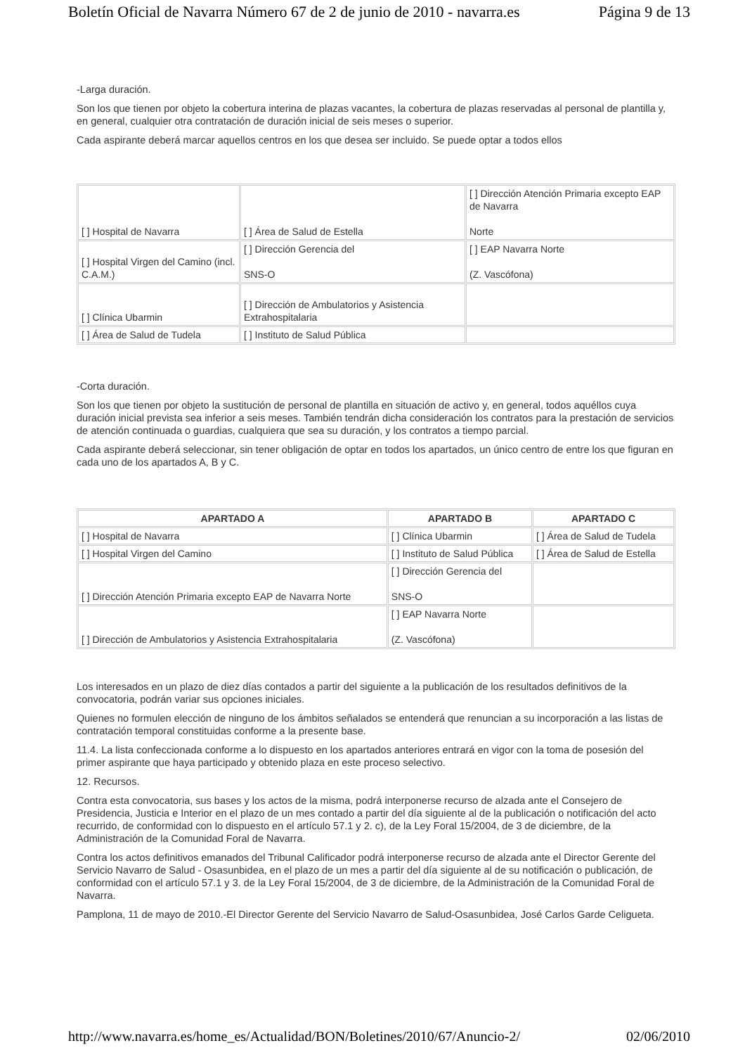Boletín Oficial de Navarra Número 67 de 2 de junio de 2010 - navarra.es Página 9 de 13
-Larga duración.
Son los que tienen por objeto la cobertura interina de plazas vacantes, la cobertura de plazas reservadas al personal de plantilla y, en general, cualquier otra contratación de duración inicial de seis meses o superior.
Cada aspirante deberá marcar aquellos centros en los que desea ser incluido. Se puede optar a todos ellos
| [ ] Hospital de Navarra | [ ] Área de Salud de Estella | [ ] Dirección Atención Primaria excepto EAP de Navarra Norte |
| [ ] Hospital Virgen del Camino (incl. C.A.M.) | [ ] Dirección Gerencia del SNS-O | [ ] EAP Navarra Norte (Z. Vascófona) |
| [ ] Clínica Ubarmin | [ ] Dirección de Ambulatorios y Asistencia Extrahospitalaria | |
| [ ] Área de Salud de Tudela | [ ] Instituto de Salud Pública | |
-Corta duración.
Son los que tienen por objeto la sustitución de personal de plantilla en situación de activo y, en general, todos aquéllos cuya duración inicial prevista sea inferior a seis meses. También tendrán dicha consideración los contratos para la prestación de servicios de atención continuada o guardias, cualquiera que sea su duración, y los contratos a tiempo parcial.
Cada aspirante deberá seleccionar, sin tener obligación de optar en todos los apartados, un único centro de entre los que figuran en cada uno de los apartados A, B y C.
| APARTADO A | APARTADO B | APARTADO C |
| --- | --- | --- |
| [ ] Hospital de Navarra | [ ] Clínica Ubarmin | [ ] Área de Salud de Tudela |
| [ ] Hospital Virgen del Camino | [ ] Instituto de Salud Pública | [ ] Área de Salud de Estella |
| [ ] Dirección Atención Primaria excepto EAP de Navarra Norte | [ ] Dirección Gerencia del SNS-O | |
| [ ] Dirección de Ambulatorios y Asistencia Extrahospitalaria | [ ] EAP Navarra Norte (Z. Vascófona) | |
Los interesados en un plazo de diez días contados a partir del siguiente a la publicación de los resultados definitivos de la convocatoria, podrán variar sus opciones iniciales.
Quienes no formulen elección de ninguno de los ámbitos señalados se entenderá que renuncian a su incorporación a las listas de contratación temporal constituidas conforme a la presente base.
11.4. La lista confeccionada conforme a lo dispuesto en los apartados anteriores entrará en vigor con la toma de posesión del primer aspirante que haya participado y obtenido plaza en este proceso selectivo.
12. Recursos.
Contra esta convocatoria, sus bases y los actos de la misma, podrá interponerse recurso de alzada ante el Consejero de Presidencia, Justicia e Interior en el plazo de un mes contado a partir del día siguiente al de la publicación o notificación del acto recurrido, de conformidad con lo dispuesto en el artículo 57.1 y 2. c), de la Ley Foral 15/2004, de 3 de diciembre, de la Administración de la Comunidad Foral de Navarra.
Contra los actos definitivos emanados del Tribunal Calificador podrá interponerse recurso de alzada ante el Director Gerente del Servicio Navarro de Salud - Osasunbidea, en el plazo de un mes a partir del día siguiente al de su notificación o publicación, de conformidad con el artículo 57.1 y 3. de la Ley Foral 15/2004, de 3 de diciembre, de la Administración de la Comunidad Foral de Navarra.
Pamplona, 11 de mayo de 2010.-El Director Gerente del Servicio Navarro de Salud-Osasunbidea, José Carlos Garde Celigueta.
http://www.navarra.es/home_es/Actualidad/BON/Boletines/2010/67/Anuncio-2/ 02/06/2010